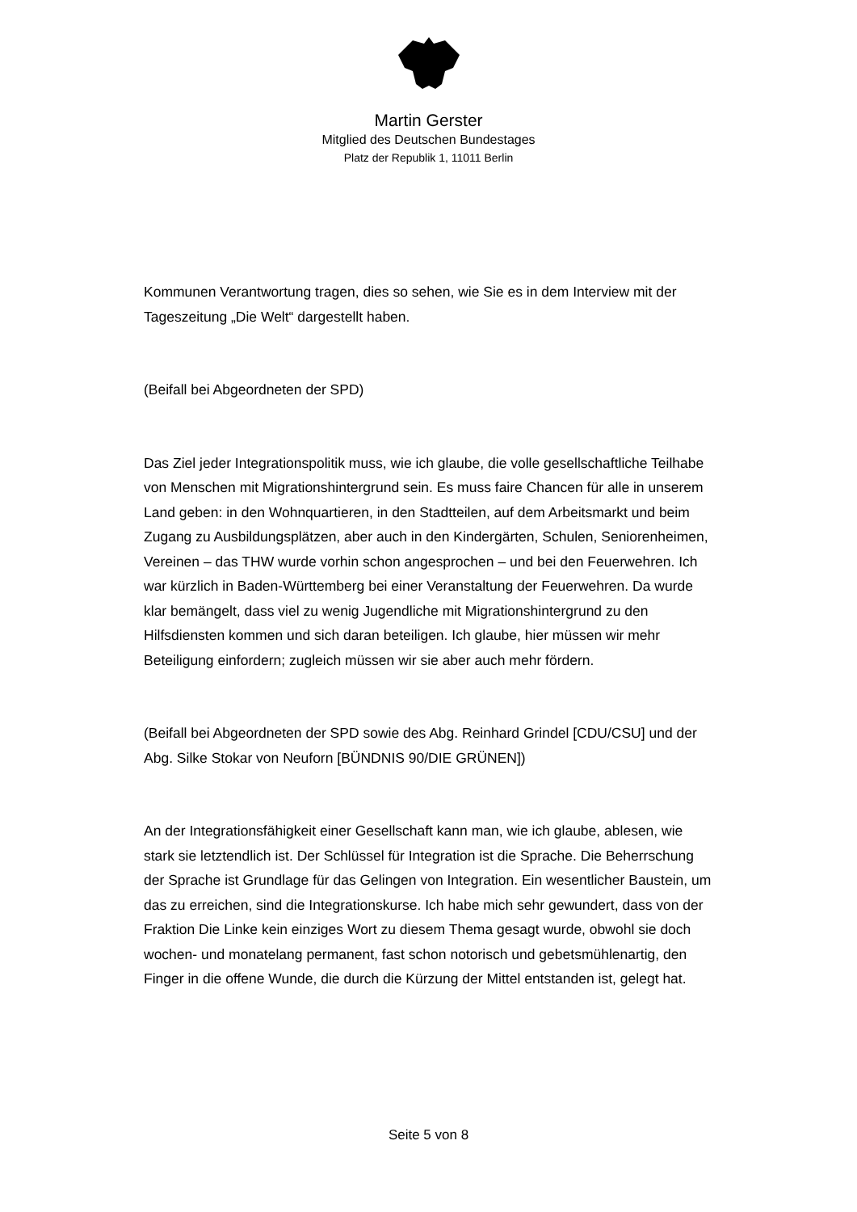Martin Gerster
Mitglied des Deutschen Bundestages
Platz der Republik 1, 11011 Berlin
Kommunen Verantwortung tragen, dies so sehen, wie Sie es in dem Interview mit der Tageszeitung „Die Welt“ dargestellt haben.
(Beifall bei Abgeordneten der SPD)
Das Ziel jeder Integrationspolitik muss, wie ich glaube, die volle gesellschaftliche Teilhabe von Menschen mit Migrationshintergrund sein. Es muss faire Chancen für alle in unserem Land geben: in den Wohnquartieren, in den Stadtteilen, auf dem Arbeitsmarkt und beim Zugang zu Ausbildungsplätzen, aber auch in den Kindergärten, Schulen, Seniorenheimen, Vereinen – das THW wurde vorhin schon angesprochen – und bei den Feuerwehren. Ich war kürzlich in Baden-Württemberg bei einer Veranstaltung der Feuerwehren. Da wurde klar bemängelt, dass viel zu wenig Jugendliche mit Migrationshintergrund zu den Hilfsdiensten kommen und sich daran beteiligen. Ich glaube, hier müssen wir mehr Beteiligung einfordern; zugleich müssen wir sie aber auch mehr fördern.
(Beifall bei Abgeordneten der SPD sowie des Abg. Reinhard Grindel [CDU/CSU] und der Abg. Silke Stokar von Neuforn [BÜNDNIS 90/DIE GRÜNEN])
An der Integrationsfähigkeit einer Gesellschaft kann man, wie ich glaube, ablesen, wie stark sie letztendlich ist. Der Schlüssel für Integration ist die Sprache. Die Beherrschung der Sprache ist Grundlage für das Gelingen von Integration. Ein wesentlicher Baustein, um das zu erreichen, sind die Integrationskurse. Ich habe mich sehr gewundert, dass von der Fraktion Die Linke kein einziges Wort zu diesem Thema gesagt wurde, obwohl sie doch wochen- und monatelang permanent, fast schon notorisch und gebetsmühlenartig, den Finger in die offene Wunde, die durch die Kürzung der Mittel entstanden ist, gelegt hat.
Seite 5 von 8